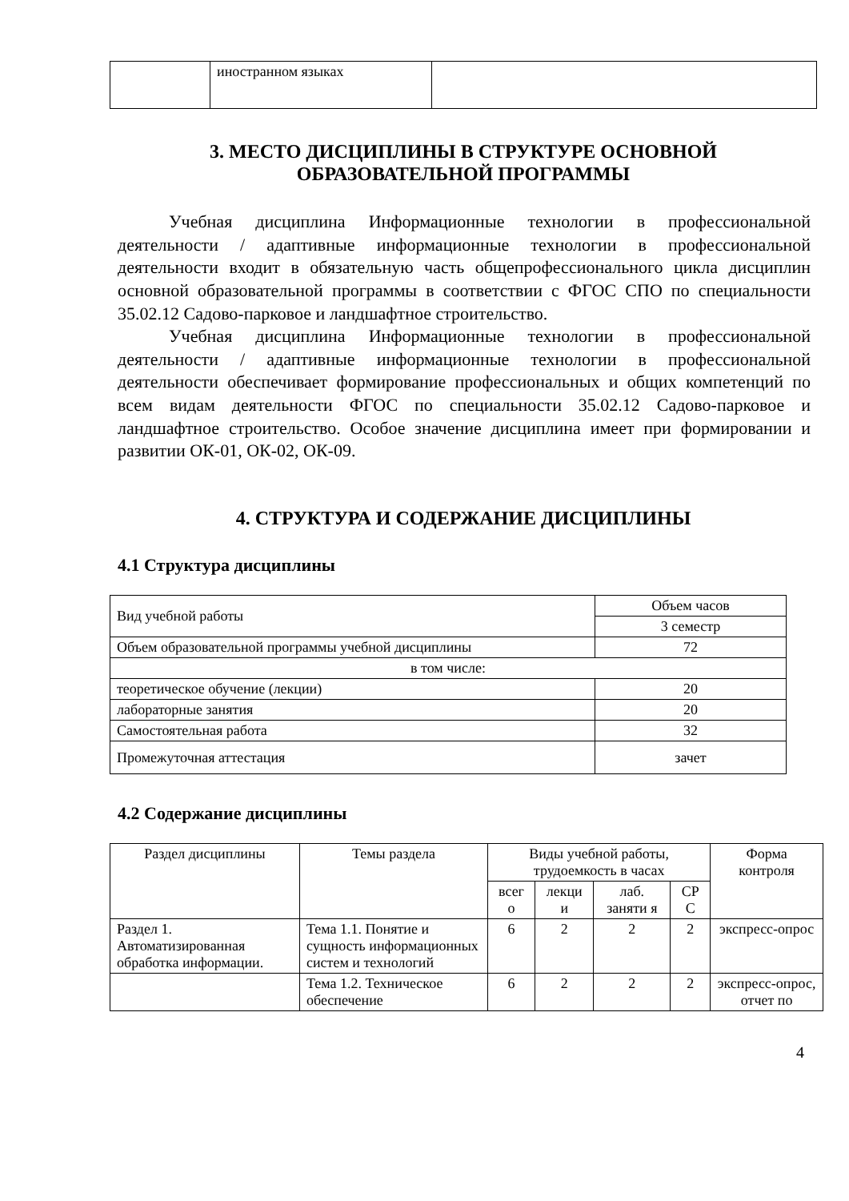| | иностранном языках | |
3. МЕСТО ДИСЦИПЛИНЫ В СТРУКТУРЕ ОСНОВНОЙ
ОБРАЗОВАТЕЛЬНОЙ ПРОГРАММЫ
Учебная дисциплина Информационные технологии в профессиональной деятельности / адаптивные информационные технологии в профессиональной деятельности входит в обязательную часть общепрофессионального цикла дисциплин основной образовательной программы в соответствии с ФГОС СПО по специальности 35.02.12 Садово-парковое и ландшафтное строительство.
Учебная дисциплина Информационные технологии в профессиональной деятельности / адаптивные информационные технологии в профессиональной деятельности обеспечивает формирование профессиональных и общих компетенций по всем видам деятельности ФГОС по специальности 35.02.12 Садово-парковое и ландшафтное строительство. Особое значение дисциплина имеет при формировании и развитии ОК-01, ОК-02, ОК-09.
4. СТРУКТУРА И СОДЕРЖАНИЕ ДИСЦИПЛИНЫ
4.1 Структура дисциплины
| Вид учебной работы | Объем часов |
| | 3 семестр |
| Объем образовательной программы учебной дисциплины | 72 |
| в том числе: | |
| теоретическое обучение (лекции) | 20 |
| лабораторные занятия | 20 |
| Самостоятельная работа | 32 |
| Промежуточная аттестация | зачет |
4.2 Содержание дисциплины
| Раздел дисциплины | Темы раздела | Виды учебной работы, трудоемкость в часах | | | | Форма контроля |
| --- | --- | --- | --- | --- | --- | --- |
| | | всег о | лекци и | лаб. заняти я | СР С | |
| Раздел 1. Автоматизированная обработка информации. | Тема 1.1. Понятие и сущность информационных систем и технологий | 6 | 2 | 2 | 2 | экспресс-опрос |
| | Тема 1.2. Техническое обеспечение | 6 | 2 | 2 | 2 | экспресс-опрос, отчет по |
4